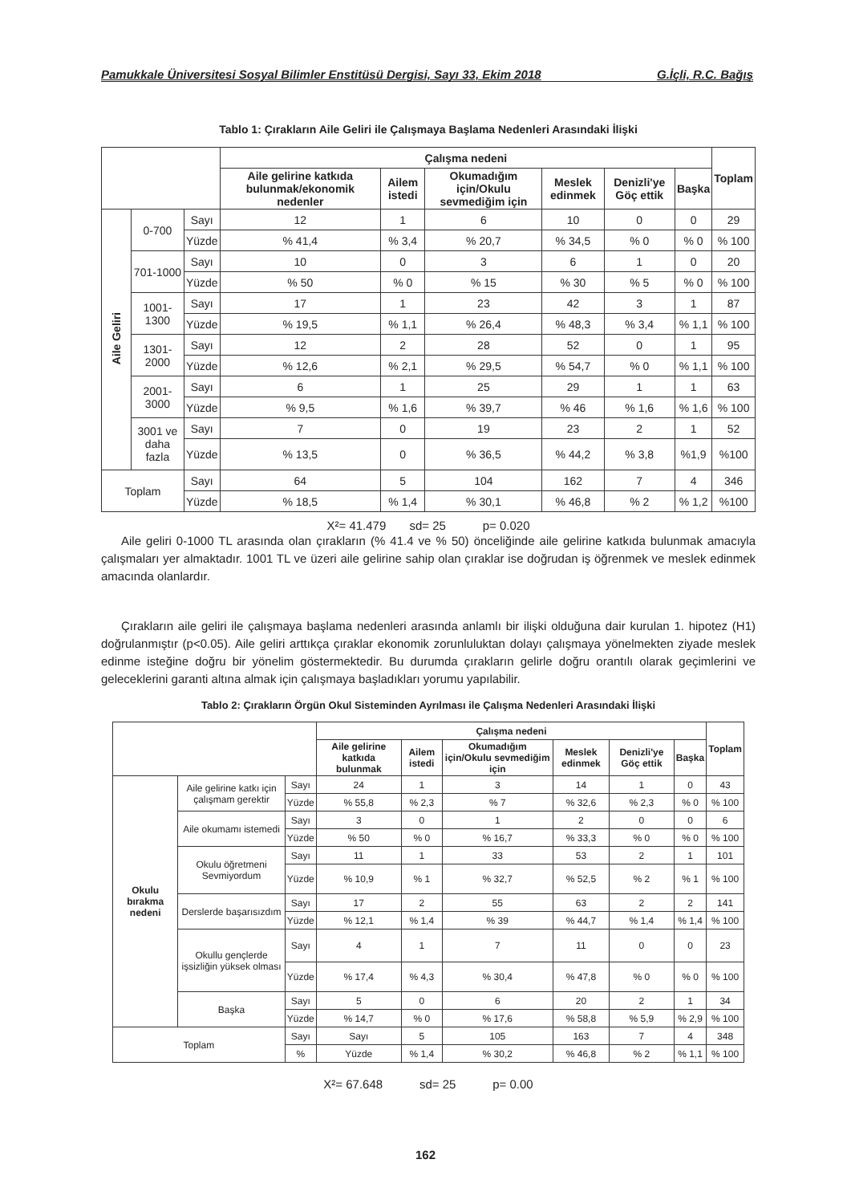Pamukkale Üniversitesi Sosyal Bilimler Enstitüsü Dergisi, Sayı 33, Ekim 2018 G.İçli, R.C. Bağış
Tablo 1: Çırakların Aile Geliri ile Çalışmaya Başlama Nedenleri Arasındaki İlişki
| | | | Çalışma nedeni | | | | | | Toplam |
| --- | --- | --- | --- | --- | --- | --- | --- | --- | --- |
| | | | Aile gelirine katkıda bulunmak/ekonomik nedenler | Ailem istedi | Okumadığım için/Okulu sevmediğim için | Meslek edinmek | Denizli'ye Göç ettik | Başka | |
| Aile Geliri | 0-700 | Sayı | 12 | 1 | 6 | 10 | 0 | 0 | 29 |
| | | Yüzde | % 41,4 | % 3,4 | % 20,7 | % 34,5 | % 0 | % 0 | % 100 |
| | 701-1000 | Sayı | 10 | 0 | 3 | 6 | 1 | 0 | 20 |
| | | Yüzde | % 50 | % 0 | % 15 | % 30 | % 5 | % 0 | % 100 |
| | 1001-1300 | Sayı | 17 | 1 | 23 | 42 | 3 | 1 | 87 |
| | | Yüzde | % 19,5 | % 1,1 | % 26,4 | % 48,3 | % 3,4 | % 1,1 | % 100 |
| | 1301-2000 | Sayı | 12 | 2 | 28 | 52 | 0 | 1 | 95 |
| | | Yüzde | % 12,6 | % 2,1 | % 29,5 | % 54,7 | % 0 | % 1,1 | % 100 |
| | 2001-3000 | Sayı | 6 | 1 | 25 | 29 | 1 | 1 | 63 |
| | | Yüzde | % 9,5 | % 1,6 | % 39,7 | % 46 | % 1,6 | % 1,6 | % 100 |
| | 3001 ve daha fazla | Sayı | 7 | 0 | 19 | 23 | 2 | 1 | 52 |
| | | Yüzde | % 13,5 | 0 | % 36,5 | % 44,2 | % 3,8 | %1,9 | %100 |
| Toplam | | Sayı | 64 | 5 | 104 | 162 | 7 | 4 | 346 |
| | | Yüzde | % 18,5 | % 1,4 | % 30,1 | % 46,8 | % 2 | % 1,2 | %100 |
X²= 41.479 sd= 25 p= 0.020
Aile geliri 0-1000 TL arasında olan çırakların (% 41.4 ve % 50) önceliğinde aile gelirine katkıda bulunmak amacıyla çalışmaları yer almaktadır. 1001 TL ve üzeri aile gelirine sahip olan çıraklar ise doğrudan iş öğrenmek ve meslek edinmek amacında olanlardır.
Çırakların aile geliri ile çalışmaya başlama nedenleri arasında anlamlı bir ilişki olduğuna dair kurulan 1. hipotez (H1) doğrulanmıştır (p<0.05). Aile geliri arttıkça çıraklar ekonomik zorunluluktan dolayı çalışmaya yönelmekten ziyade meslek edinme isteğine doğru bir yönelim göstermektedir. Bu durumda çırakların gelirle doğru orantılı olarak geçimlerini ve geleceklerini garanti altına almak için çalışmaya başladıkları yorumu yapılabilir.
Tablo 2: Çırakların Örgün Okul Sisteminden Ayrılması ile Çalışma Nedenleri Arasındaki İlişki
| | | | Çalışma nedeni | | | | | | Toplam |
| --- | --- | --- | --- | --- | --- | --- | --- | --- | --- |
| | | | Aile gelirine katkıda bulunmak | Ailem istedi | Okumadığım için/Okulu sevmediğim için | Meslek edinmek | Denizli'ye Göç ettik | Başka | |
| Okulu bırakma nedeni | Aile gelirine katkı için çalışmam gerektir | Sayı | 24 | 1 | 3 | 14 | 1 | 0 | 43 |
| | | Yüzde | % 55,8 | % 2,3 | % 7 | % 32,6 | % 2,3 | % 0 | % 100 |
| | Aile okumamı istemedi | Sayı | 3 | 0 | 1 | 2 | 0 | 0 | 6 |
| | | Yüzde | % 50 | % 0 | % 16,7 | % 33,3 | % 0 | % 0 | % 100 |
| | Okulu öğretmeni Sevmiyordum | Sayı | 11 | 1 | 33 | 53 | 2 | 1 | 101 |
| | | Yüzde | % 10,9 | % 1 | % 32,7 | % 52,5 | % 2 | % 1 | % 100 |
| | Derslerde başarısızdım | Sayı | 17 | 2 | 55 | 63 | 2 | 2 | 141 |
| | | Yüzde | % 12,1 | % 1,4 | % 39 | % 44,7 | % 1,4 | % 1,4 | % 100 |
| | Okullu gençlerde işsizliğin yüksek olması | Sayı | 4 | 1 | 7 | 11 | 0 | 0 | 23 |
| | | Yüzde | % 17,4 | % 4,3 | % 30,4 | % 47,8 | % 0 | % 0 | % 100 |
| | Başka | Sayı | 5 | 0 | 6 | 20 | 2 | 1 | 34 |
| | | Yüzde | % 14,7 | % 0 | % 17,6 | % 58,8 | % 5,9 | % 2,9 | % 100 |
| Toplam | | Sayı | Sayı | 5 | 105 | 163 | 7 | 4 | 348 |
| | | % | Yüzde | % 1,4 | % 30,2 | % 46,8 | % 2 | % 1,1 | % 100 |
X²= 67.648 sd= 25 p= 0.00
162